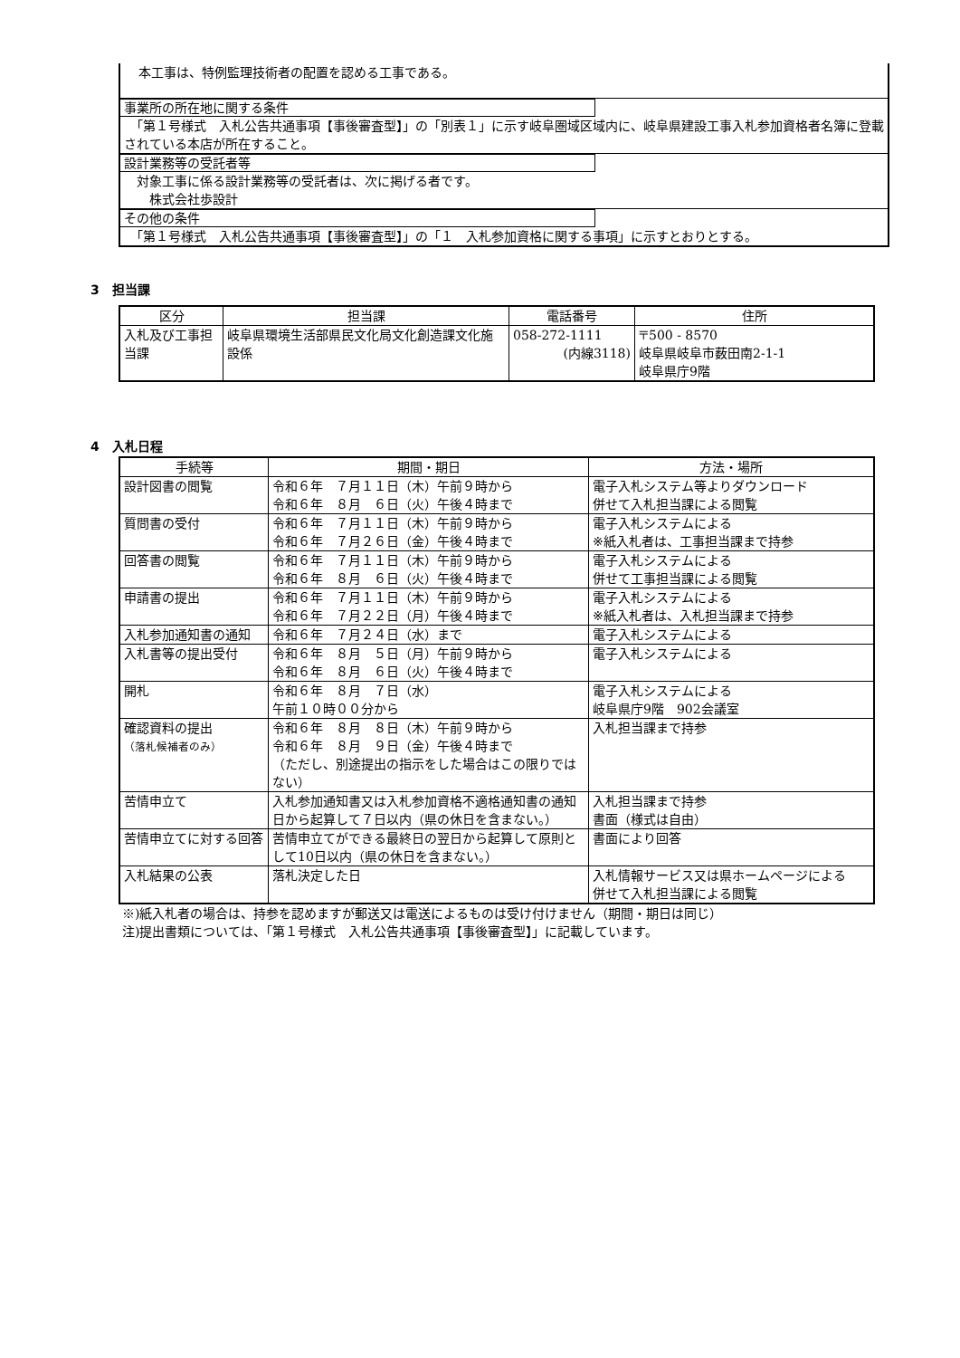本工事は、特例監理技術者の配置を認める工事である。
事業所の所在地に関する条件
　「第１号様式　入札公告共通事項【事後審査型】」の「別表１」に示す岐阜圏域区域内に、岐阜県建設工事入札参加資格者名簿に登載されている本店が所在すること。
設計業務等の受託者等
　対象工事に係る設計業務等の受託者は、次に掲げる者です。
　　株式会社歩設計
その他の条件
　「第１号様式　入札公告共通事項【事後審査型】」の「１　入札参加資格に関する事項」に示すとおりとする。
3　担当課
| 区分 | 担当課 | 電話番号 | 住所 |
| --- | --- | --- | --- |
| 入札及び工事担当課 | 岐阜県環境生活部県民文化局文化創造課文化施設係 | 058-272-1111 (内線3118) | 〒500 - 8570 岐阜県岐阜市薮田南2-1-1 岐阜県庁9階 |
4　入札日程
| 手続等 | 期間・期日 | 方法・場所 |
| --- | --- | --- |
| 設計図書の閲覧 | 令和６年 ７月１１日（木）午前９時から 令和６年 ８月 ６日（火）午後４時まで | 電子入札システム等よりダウンロード 併せて入札担当課による閲覧 |
| 質問書の受付 | 令和６年 ７月１１日（木）午前９時から 令和６年 ７月２６日（金）午後４時まで | 電子入札システムによる ※紙入札者は、工事担当課まで持参 |
| 回答書の閲覧 | 令和６年 ７月１１日（木）午前９時から 令和６年 ８月 ６日（火）午後４時まで | 電子入札システムによる 併せて工事担当課による閲覧 |
| 申請書の提出 | 令和６年 ７月１１日（木）午前９時から 令和６年 ７月２２日（月）午後４時まで | 電子入札システムによる ※紙入札者は、入札担当課まで持参 |
| 入札参加通知書の通知 | 令和６年 ７月２４日（水）まで | 電子入札システムによる |
| 入札書等の提出受付 | 令和６年 ８月 ５日（月）午前９時から 令和６年 ８月 ６日（火）午後４時まで | 電子入札システムによる |
| 開札 | 令和６年 ８月 ７日（水） 午前１０時００分から | 電子入札システムによる 岐阜県庁9階 902会議室 |
| 確認資料の提出 （落札候補者のみ） | 令和６年 ８月 ８日（木）午前９時から 令和６年 ８月 ９日（金）午後４時まで （ただし、別途提出の指示をした場合はこの限りではない） | 入札担当課まで持参 |
| 苦情申立て | 入札参加通知書又は入札参加資格不適格通知書の通知日から起算して７日以内（県の休日を含まない。） | 入札担当課まで持参 書面（様式は自由） |
| 苦情申立てに対する回答 | 苦情申立てができる最終日の翌日から起算して原則として10日以内（県の休日を含まない。） | 書面により回答 |
| 入札結果の公表 | 落札決定した日 | 入札情報サービス又は県ホームページによる 併せて入札担当課による閲覧 |
※)紙入札者の場合は、持参を認めますが郵送又は電送によるものは受け付けません（期間・期日は同じ）
注)提出書類については、「第１号様式　入札公告共通事項【事後審査型】」に記載しています。